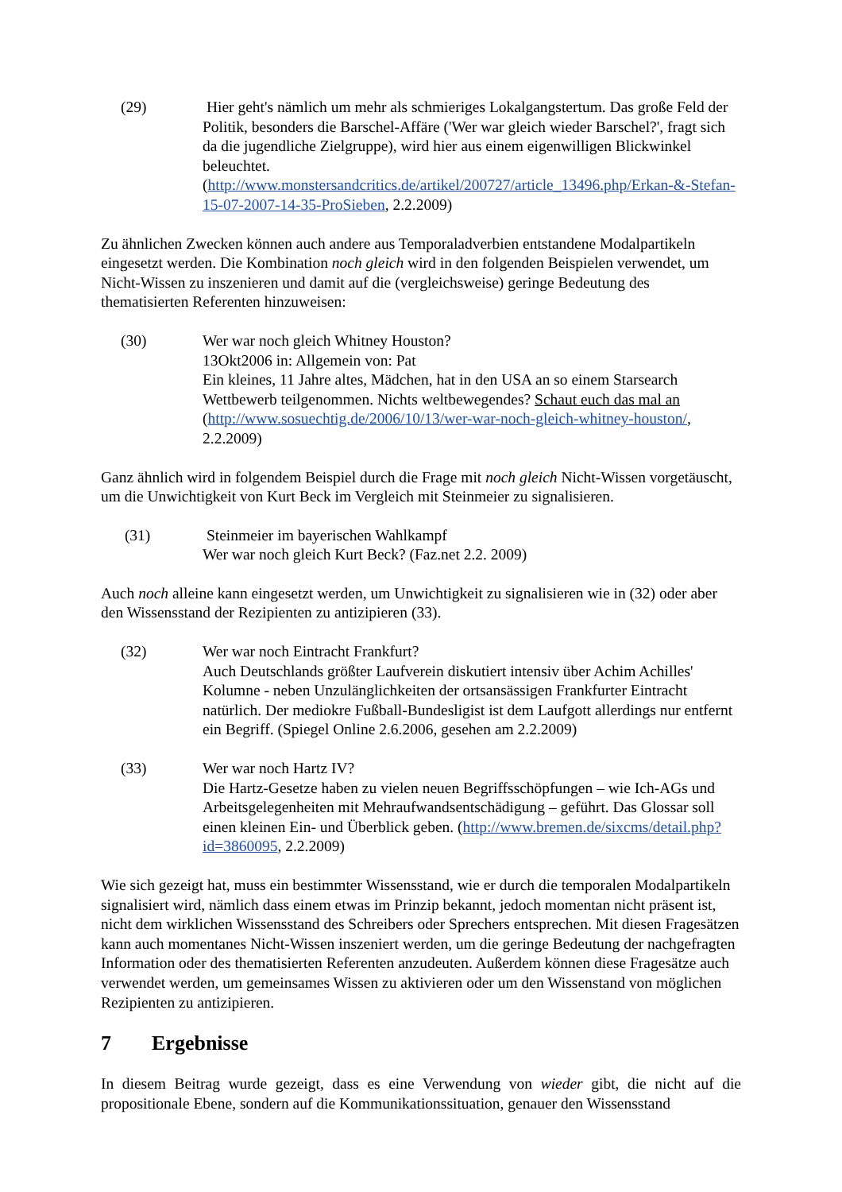(29) Hier geht's nämlich um mehr als schmieriges Lokalgangstertum. Das große Feld der Politik, besonders die Barschel-Affäre ('Wer war gleich wieder Barschel?', fragt sich da die jugendliche Zielgruppe), wird hier aus einem eigenwilligen Blickwinkel beleuchtet. (http://www.monstersandcritics.de/artikel/200727/article_13496.php/Erkan-&-Stefan-15-07-2007-14-35-ProSieben, 2.2.2009)
Zu ähnlichen Zwecken können auch andere aus Temporaladverbien entstandene Modalpartikeln eingesetzt werden. Die Kombination noch gleich wird in den folgenden Beispielen verwendet, um Nicht-Wissen zu inszenieren und damit auf die (vergleichsweise) geringe Bedeutung des thematisierten Referenten hinzuweisen:
(30) Wer war noch gleich Whitney Houston?
13Okt2006 in: Allgemein von: Pat
Ein kleines, 11 Jahre altes, Mädchen, hat in den USA an so einem Starsearch Wettbewerb teilgenommen. Nichts weltbewegendes? Schaut euch das mal an (http://www.sosuechtig.de/2006/10/13/wer-war-noch-gleich-whitney-houston/, 2.2.2009)
Ganz ähnlich wird in folgendem Beispiel durch die Frage mit noch gleich Nicht-Wissen vorgetäuscht, um die Unwichtigkeit von Kurt Beck im Vergleich mit Steinmeier zu signalisieren.
(31) Steinmeier im bayerischen Wahlkampf
Wer war noch gleich Kurt Beck? (Faz.net 2.2. 2009)
Auch noch alleine kann eingesetzt werden, um Unwichtigkeit zu signalisieren wie in (32) oder aber den Wissensstand der Rezipienten zu antizipieren (33).
(32) Wer war noch Eintracht Frankfurt?
Auch Deutschlands größter Laufverein diskutiert intensiv über Achim Achilles' Kolumne - neben Unzulänglichkeiten der ortsansässigen Frankfurter Eintracht natürlich. Der mediokre Fußball-Bundesligist ist dem Laufgott allerdings nur entfernt ein Begriff. (Spiegel Online 2.6.2006, gesehen am 2.2.2009)
(33) Wer war noch Hartz IV?
Die Hartz-Gesetze haben zu vielen neuen Begriffsschöpfungen – wie Ich-AGs und Arbeitsgelegenheiten mit Mehraufwandsentschädigung – geführt. Das Glossar soll einen kleinen Ein- und Überblick geben. (http://www.bremen.de/sixcms/detail.php?id=3860095, 2.2.2009)
Wie sich gezeigt hat, muss ein bestimmter Wissensstand, wie er durch die temporalen Modalpartikeln signalisiert wird, nämlich dass einem etwas im Prinzip bekannt, jedoch momentan nicht präsent ist, nicht dem wirklichen Wissensstand des Schreibers oder Sprechers entsprechen. Mit diesen Fragesätzen kann auch momentanes Nicht-Wissen inszeniert werden, um die geringe Bedeutung der nachgefragten Information oder des thematisierten Referenten anzudeuten. Außerdem können diese Fragesätze auch verwendet werden, um gemeinsames Wissen zu aktivieren oder um den Wissenstand von möglichen Rezipienten zu antizipieren.
7 Ergebnisse
In diesem Beitrag wurde gezeigt, dass es eine Verwendung von wieder gibt, die nicht auf die propositionale Ebene, sondern auf die Kommunikationssituation, genauer den Wissensstand